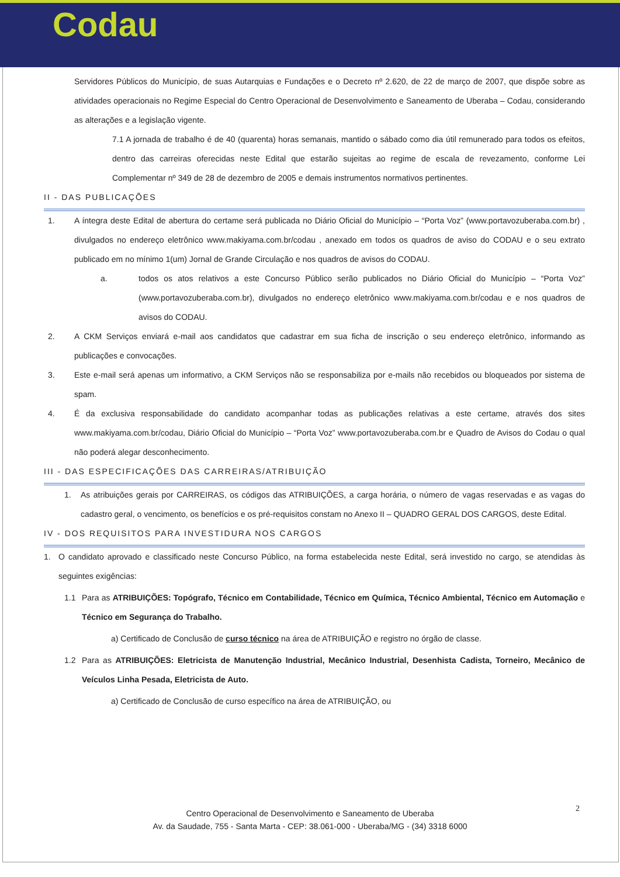Codau
Servidores Públicos do Município, de suas Autarquias e Fundações e o Decreto nº 2.620, de 22 de março de 2007, que dispõe sobre as atividades operacionais no Regime Especial do Centro Operacional de Desenvolvimento e Saneamento de Uberaba – Codau, considerando as alterações e a legislação vigente.
7.1 A jornada de trabalho é de 40 (quarenta) horas semanais, mantido o sábado como dia útil remunerado para todos os efeitos, dentro das carreiras oferecidas neste Edital que estarão sujeitas ao regime de escala de revezamento, conforme Lei Complementar nº 349 de 28 de dezembro de 2005 e demais instrumentos normativos pertinentes.
II - DAS PUBLICAÇÕES
1. A íntegra deste Edital de abertura do certame será publicada no Diário Oficial do Município – “Porta Voz” (www.portavozuberaba.com.br) , divulgados no endereço eletrônico www.makiyama.com.br/codau , anexado em todos os quadros de aviso do CODAU e o seu extrato publicado em no mínimo 1(um) Jornal de Grande Circulação e nos quadros de avisos do CODAU.
a. todos os atos relativos a este Concurso Público serão publicados no Diário Oficial do Município – “Porta Voz” (www.portavozuberaba.com.br), divulgados no endereço eletrônico www.makiyama.com.br/codau e e nos quadros de avisos do CODAU.
2. A CKM Serviços enviará e-mail aos candidatos que cadastrar em sua ficha de inscrição o seu endereço eletrônico, informando as publicações e convocações.
3. Este e-mail será apenas um informativo, a CKM Serviços não se responsabiliza por e-mails não recebidos ou bloqueados por sistema de spam.
4. É da exclusiva responsabilidade do candidato acompanhar todas as publicações relativas a este certame, através dos sites www.makiyama.com.br/codau, Diário Oficial do Município – “Porta Voz” www.portavozuberaba.com.br e Quadro de Avisos do Codau o qual não poderá alegar desconhecimento.
III - DAS ESPECIFICAÇÕES DAS CARREIRAS/ATRIBUIÇÃO
1. As atribuições gerais por CARREIRAS, os códigos das ATRIBUIÇÕES, a carga horária, o número de vagas reservadas e as vagas do cadastro geral, o vencimento, os benefícios e os pré-requisitos constam no Anexo II – QUADRO GERAL DOS CARGOS, deste Edital.
IV - DOS REQUISITOS PARA INVESTIDURA NOS CARGOS
1. O candidato aprovado e classificado neste Concurso Público, na forma estabelecida neste Edital, será investido no cargo, se atendidas às seguintes exigências:
1.1 Para as ATRIBUIÇÕES: Topógrafo, Técnico em Contabilidade, Técnico em Química, Técnico Ambiental, Técnico em Automação e Técnico em Segurança do Trabalho.
a) Certificado de Conclusão de curso técnico na área de ATRIBUIÇÃO e registro no órgão de classe.
1.2 Para as ATRIBUIÇÕES: Eletricista de Manutenção Industrial, Mecânico Industrial, Desenhista Cadista, Torneiro, Mecânico de Veículos Linha Pesada, Eletricista de Auto.
a) Certificado de Conclusão de curso específico na área de ATRIBUIÇÃO, ou
2
Centro Operacional de Desenvolvimento e Saneamento de Uberaba
Av. da Saudade, 755 - Santa Marta - CEP: 38.061-000 - Uberaba/MG - (34) 3318 6000